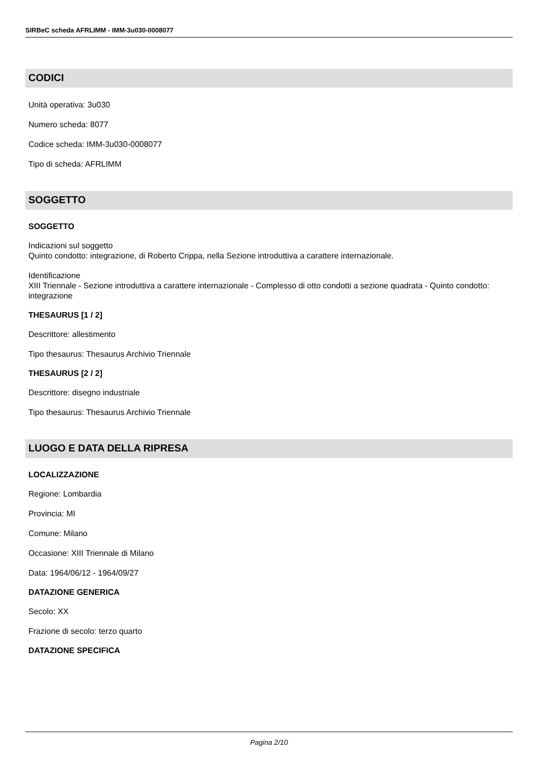SIRBeC scheda AFRLIMM - IMM-3u030-0008077
CODICI
Unità operativa: 3u030
Numero scheda: 8077
Codice scheda: IMM-3u030-0008077
Tipo di scheda: AFRLIMM
SOGGETTO
SOGGETTO
Indicazioni sul soggetto
Quinto condotto: integrazione, di Roberto Crippa, nella Sezione introduttiva a carattere internazionale.
Identificazione
XIII Triennale - Sezione introduttiva a carattere internazionale - Complesso di otto condotti a sezione quadrata - Quinto condotto: integrazione
THESAURUS [1 / 2]
Descrittore: allestimento
Tipo thesaurus: Thesaurus Archivio Triennale
THESAURUS [2 / 2]
Descrittore: disegno industriale
Tipo thesaurus: Thesaurus Archivio Triennale
LUOGO E DATA DELLA RIPRESA
LOCALIZZAZIONE
Regione: Lombardia
Provincia: MI
Comune: Milano
Occasione: XIII Triennale di Milano
Data: 1964/06/12 - 1964/09/27
DATAZIONE GENERICA
Secolo: XX
Frazione di secolo: terzo quarto
DATAZIONE SPECIFICA
Pagina 2/10